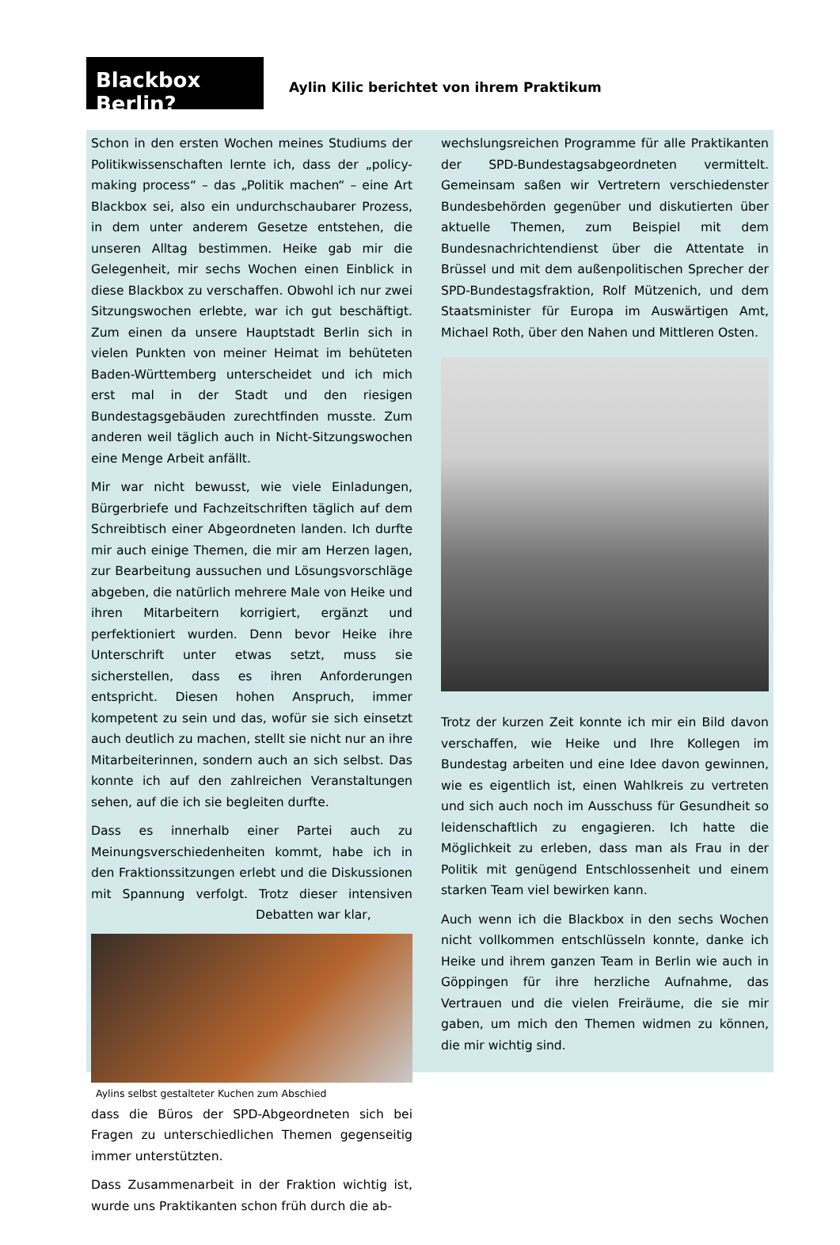Blackbox Berlin?
Aylin Kilic berichtet von ihrem Praktikum
Schon in den ersten Wochen meines Studiums der Politikwissenschaften lernte ich, dass der „policy-making process“ – das „Politik machen“ – eine Art Blackbox sei, also ein undurchschaubarer Prozess, in dem unter anderem Gesetze entstehen, die unseren Alltag bestimmen. Heike gab mir die Gelegenheit, mir sechs Wochen einen Einblick in diese Blackbox zu verschaffen. Obwohl ich nur zwei Sitzungswochen erlebte, war ich gut beschäftigt. Zum einen da unsere Hauptstadt Berlin sich in vielen Punkten von meiner Heimat im behüteten Baden-Württemberg unterscheidet und ich mich erst mal in der Stadt und den riesigen Bundestagsgebäuden zurechtfinden musste. Zum anderen weil täglich auch in Nicht-Sitzungswochen eine Menge Arbeit anfällt.
Mir war nicht bewusst, wie viele Einladungen, Bürgerbriefe und Fachzeitschriften täglich auf dem Schreibtisch einer Abgeordneten landen. Ich durfte mir auch einige Themen, die mir am Herzen lagen, zur Bearbeitung aussuchen und Lösungsvorschläge abgeben, die natürlich mehrere Male von Heike und ihren Mitarbeitern korrigiert, ergänzt und perfektioniert wurden. Denn bevor Heike ihre Unterschrift unter etwas setzt, muss sie sicherstellen, dass es ihren Anforderungen entspricht. Diesen hohen Anspruch, immer kompetent zu sein und das, wofür sie sich einsetzt auch deutlich zu machen, stellt sie nicht nur an ihre Mitarbeiterinnen, sondern auch an sich selbst. Das konnte ich auf den zahlreichen Veranstaltungen sehen, auf die ich sie begleiten durfte.
Dass es innerhalb einer Partei auch zu Meinungsverschiedenheiten kommt, habe ich in den Fraktionssitzungen erlebt und die Diskussionen mit Spannung verfolgt. Trotz dieser intensiven Debatten war klar,
Aylins selbst gestalteter Kuchen zum Abschied
dass die Büros der SPD-Abgeordneten sich bei Fragen zu unterschiedlichen Themen gegenseitig immer unterstützten.
Dass Zusammenarbeit in der Fraktion wichtig ist, wurde uns Praktikanten schon früh durch die ab-
wechslungsreichen Programme für alle Praktikanten der SPD-Bundestagsabgeordneten vermittelt. Gemeinsam saßen wir Vertretern verschiedenster Bundesbehörden gegenüber und diskutierten über aktuelle Themen, zum Beispiel mit dem Bundesnachrichtendienst über die Attentate in Brüssel und mit dem außenpolitischen Sprecher der SPD-Bundestagsfraktion, Rolf Mützenich, und dem Staatsminister für Europa im Auswärtigen Amt, Michael Roth, über den Nahen und Mittleren Osten.
Trotz der kurzen Zeit konnte ich mir ein Bild davon verschaffen, wie Heike und Ihre Kollegen im Bundestag arbeiten und eine Idee davon gewinnen, wie es eigentlich ist, einen Wahlkreis zu vertreten und sich auch noch im Ausschuss für Gesundheit so leidenschaftlich zu engagieren. Ich hatte die Möglichkeit zu erleben, dass man als Frau in der Politik mit genügend Entschlossenheit und einem starken Team viel bewirken kann.
Auch wenn ich die Blackbox in den sechs Wochen nicht vollkommen entschlüsseln konnte, danke ich Heike und ihrem ganzen Team in Berlin wie auch in Göppingen für ihre herzliche Aufnahme, das Vertrauen und die vielen Freiräume, die sie mir gaben, um mich den Themen widmen zu können, die mir wichtig sind.